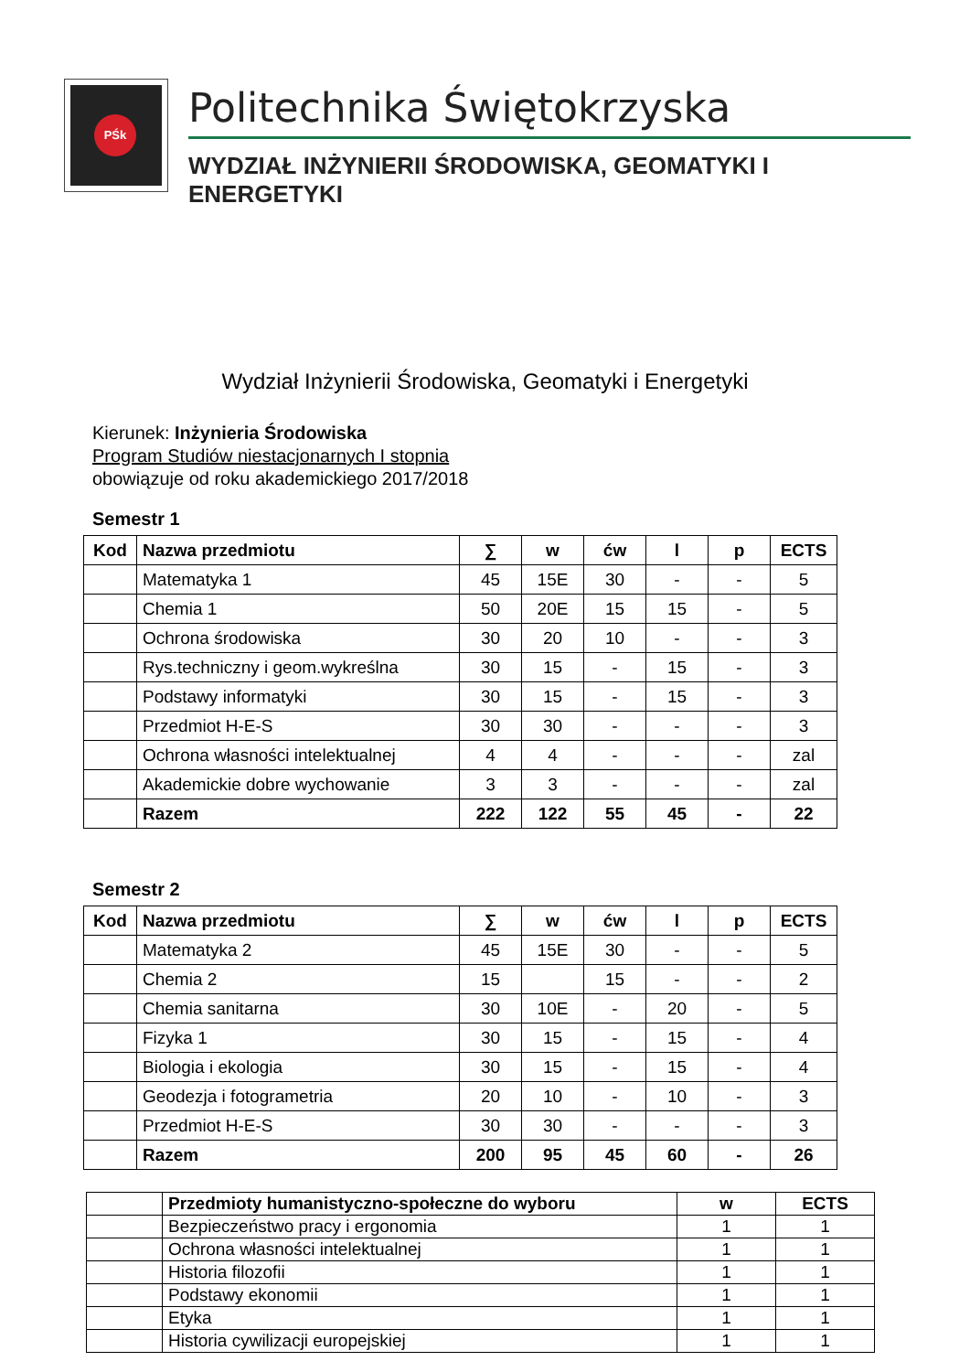PŚk
Politechnika Świętokrzyska
WYDZIAŁ INŻYNIERII ŚRODOWISKA, GEOMATYKI I ENERGETYKI
Wydział Inżynierii Środowiska, Geomatyki i Energetyki
Kierunek: Inżynieria Środowiska
Program Studiów niestacjonarnych I stopnia
obowiązuje od roku akademickiego 2017/2018
Semestr 1
| Kod | Nazwa przedmiotu | ∑ | w | ćw | l | p | ECTS |
| --- | --- | --- | --- | --- | --- | --- | --- |
| | Matematyka 1 | 45 | 15E | 30 | - | - | 5 |
| | Chemia 1 | 50 | 20E | 15 | 15 | - | 5 |
| | Ochrona środowiska | 30 | 20 | 10 | - | - | 3 |
| | Rys.techniczny i geom.wykreślna | 30 | 15 | - | 15 | - | 3 |
| | Podstawy informatyki | 30 | 15 | - | 15 | - | 3 |
| | Przedmiot H-E-S | 30 | 30 | - | - | - | 3 |
| | Ochrona własności intelektualnej | 4 | 4 | - | - | - | zal |
| | Akademickie dobre wychowanie | 3 | 3 | - | - | - | zal |
| | Razem | 222 | 122 | 55 | 45 | - | 22 |
Semestr 2
| Kod | Nazwa przedmiotu | ∑ | w | ćw | l | p | ECTS |
| --- | --- | --- | --- | --- | --- | --- | --- |
| | Matematyka 2 | 45 | 15E | 30 | - | - | 5 |
| | Chemia 2 | 15 | | 15 | - | - | 2 |
| | Chemia sanitarna | 30 | 10E | - | 20 | - | 5 |
| | Fizyka 1 | 30 | 15 | - | 15 | - | 4 |
| | Biologia i ekologia | 30 | 15 | - | 15 | - | 4 |
| | Geodezja i fotogrametria | 20 | 10 | - | 10 | - | 3 |
| | Przedmiot H-E-S | 30 | 30 | - | - | - | 3 |
| | Razem | 200 | 95 | 45 | 60 | - | 26 |
| | Przedmioty humanistyczno-społeczne do wyboru | w | ECTS |
| --- | --- | --- | --- |
| | Bezpieczeństwo pracy i ergonomia | 1 | 1 |
| | Ochrona własności intelektualnej | 1 | 1 |
| | Historia filozofii | 1 | 1 |
| | Podstawy ekonomii | 1 | 1 |
| | Etyka | 1 | 1 |
| | Historia cywilizacji europejskiej | 1 | 1 |